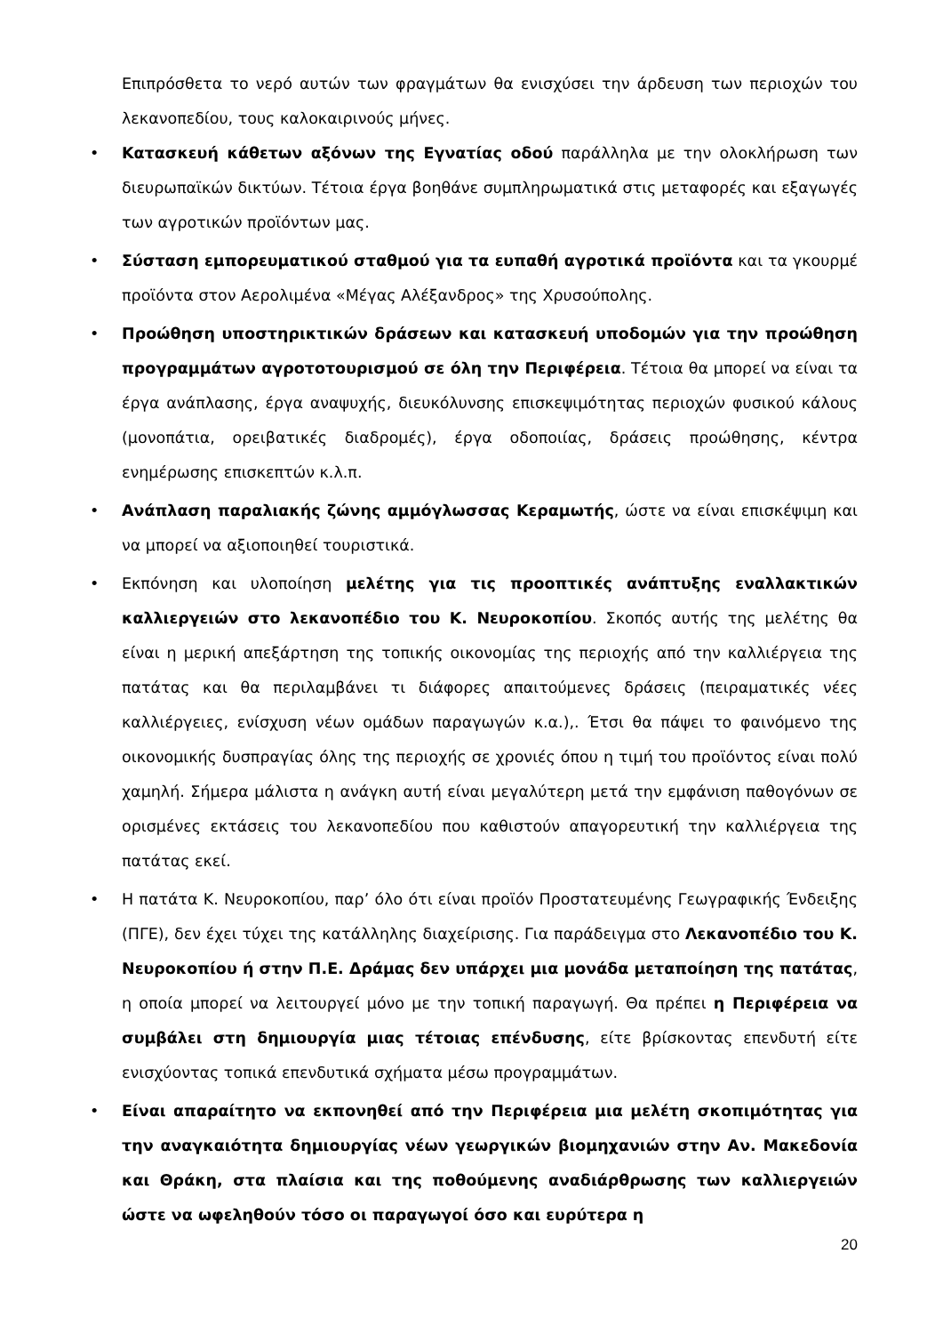Επιπρόσθετα το νερό αυτών των φραγμάτων θα ενισχύσει την άρδευση των περιοχών του λεκανοπεδίου, τους καλοκαιρινούς μήνες.
• Κατασκευή κάθετων αξόνων της Εγνατίας οδού παράλληλα με την ολοκλήρωση των διευρωπαϊκών δικτύων. Τέτοια έργα βοηθάνε συμπληρωματικά στις μεταφορές και εξαγωγές των αγροτικών προϊόντων μας.
• Σύσταση εμπορευματικού σταθμού για τα ευπαθή αγροτικά προϊόντα και τα γκουρμέ προϊόντα στον Αερολιμένα «Μέγας Αλέξανδρος» της Χρυσούπολης.
• Προώθηση υποστηρικτικών δράσεων και κατασκευή υποδομών για την προώθηση προγραμμάτων αγροτοτουρισμού σε όλη την Περιφέρεια. Τέτοια θα μπορεί να είναι τα έργα ανάπλασης, έργα αναψυχής, διευκόλυνσης επισκεψιμότητας περιοχών φυσικού κάλους (μονοπάτια, ορειβατικές διαδρομές), έργα οδοποιίας, δράσεις προώθησης, κέντρα ενημέρωσης επισκεπτών κ.λ.π.
• Ανάπλαση παραλιακής ζώνης αμμόγλωσσας Κεραμωτής, ώστε να είναι επισκέψιμη και να μπορεί να αξιοποιηθεί τουριστικά.
• Εκπόνηση και υλοποίηση μελέτης για τις προοπτικές ανάπτυξης εναλλακτικών καλλιεργειών στο λεκανοπέδιο του Κ. Νευροκοπίου. Σκοπός αυτής της μελέτης θα είναι η μερική απεξάρτηση της τοπικής οικονομίας της περιοχής από την καλλιέργεια της πατάτας και θα περιλαμβάνει τι διάφορες απαιτούμενες δράσεις (πειραματικές νέες καλλιέργειες, ενίσχυση νέων ομάδων παραγωγών κ.α.),. Έτσι θα πάψει το φαινόμενο της οικονομικής δυσπραγίας όλης της περιοχής σε χρονιές όπου η τιμή του προϊόντος είναι πολύ χαμηλή. Σήμερα μάλιστα η ανάγκη αυτή είναι μεγαλύτερη μετά την εμφάνιση παθογόνων σε ορισμένες εκτάσεις του λεκανοπεδίου που καθιστούν απαγορευτική την καλλιέργεια της πατάτας εκεί.
• Η πατάτα Κ. Νευροκοπίου, παρ’ όλο ότι είναι προϊόν Προστατευμένης Γεωγραφικής Ένδειξης (ΠΓΕ), δεν έχει τύχει της κατάλληλης διαχείρισης. Για παράδειγμα στο Λεκανοπέδιο του Κ. Νευροκοπίου ή στην Π.Ε. Δράμας δεν υπάρχει μια μονάδα μεταποίηση της πατάτας, η οποία μπορεί να λειτουργεί μόνο με την τοπική παραγωγή. Θα πρέπει η Περιφέρεια να συμβάλει στη δημιουργία μιας τέτοιας επένδυσης, είτε βρίσκοντας επενδυτή είτε ενισχύοντας τοπικά επενδυτικά σχήματα μέσω προγραμμάτων.
• Είναι απαραίτητο να εκπονηθεί από την Περιφέρεια μια μελέτη σκοπιμότητας για την αναγκαιότητα δημιουργίας νέων γεωργικών βιομηχανιών στην Αν. Μακεδονία και Θράκη, στα πλαίσια και της ποθούμενης αναδιάρθρωσης των καλλιεργειών ώστε να ωφεληθούν τόσο οι παραγωγοί όσο και ευρύτερα η
20